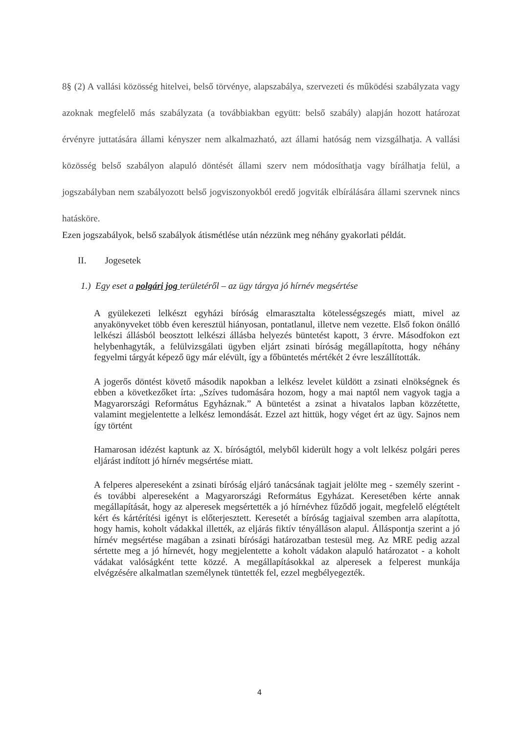8§ (2) A vallási közösség hitelvei, belső törvénye, alapszabálya, szervezeti és működési szabályzata vagy azoknak megfelelő más szabályzata (a továbbiakban együtt: belső szabály) alapján hozott határozat érvényre juttatására állami kényszer nem alkalmazható, azt állami hatóság nem vizsgálhatja. A vallási közösség belső szabályon alapuló döntését állami szerv nem módosíthatja vagy bírálhatja felül, a jogszabályban nem szabályozott belső jogviszonyokból eredő jogviták elbírálására állami szervnek nincs hatásköre.
Ezen jogszabályok, belső szabályok átismétlése után nézzünk meg néhány gyakorlati példát.
II. Jogesetek
1.) Egy eset a polgári jog területéről – az ügy tárgya jó hírnév megsértése
A gyülekezeti lelkészt egyházi bíróság elmarasztalta kötelességszegés miatt, mivel az anyakönyveket több éven keresztül hiányosan, pontatlanul, illetve nem vezette. Első fokon önálló lelkészi állásból beosztott lelkészi állásba helyezés büntetést kapott, 3 érvre. Másodfokon ezt helybenhagyták, a felülvizsgálati ügyben eljárt zsinati bíróság megállapította, hogy néhány fegyelmi tárgyát képező ügy már elévült, így a főbüntetés mértékét 2 évre leszállították.
A jogerős döntést követő második napokban a lelkész levelet küldött a zsinati elnökségnek és ebben a következőket írta: „Szíves tudomására hozom, hogy a mai naptól nem vagyok tagja a Magyarországi Református Egyháznak.” A büntetést a zsinat a hivatalos lapban közzétette, valamint megjelentette a lelkész lemondását. Ezzel azt hittük, hogy véget ért az ügy. Sajnos nem így történt
Hamarosan idézést kaptunk az X. bíróságtól, melyből kiderült hogy a volt lelkész polgári peres eljárást indított jó hírnév megsértése miatt.
A felperes alpereseként a zsinati bíróság eljáró tanácsának tagjait jelölte meg - személy szerint - és további alpereseként a Magyarországi Református Egyházat. Keresetében kérte annak megállapítását, hogy az alperesek megsértették a jó hírnévhez fűződő jogait, megfelelő elégtételt kért és kártérítési igényt is előterjesztett. Keresetét a bíróság tagjaival szemben arra alapította, hogy hamis, koholt vádakkal illették, az eljárás fiktív tényálláson alapul. Álláspontja szerint a jó hírnév megsértése magában a zsinati bírósági határozatban testesül meg. Az MRE pedig azzal sértette meg a jó hírnevét, hogy megjelentette a koholt vádakon alapuló határozatot - a koholt vádakat valóságként tette közzé. A megállapításokkal az alperesek a felperest munkája elvégzésére alkalmatlan személynek tüntették fel, ezzel megbélyegezték.
4